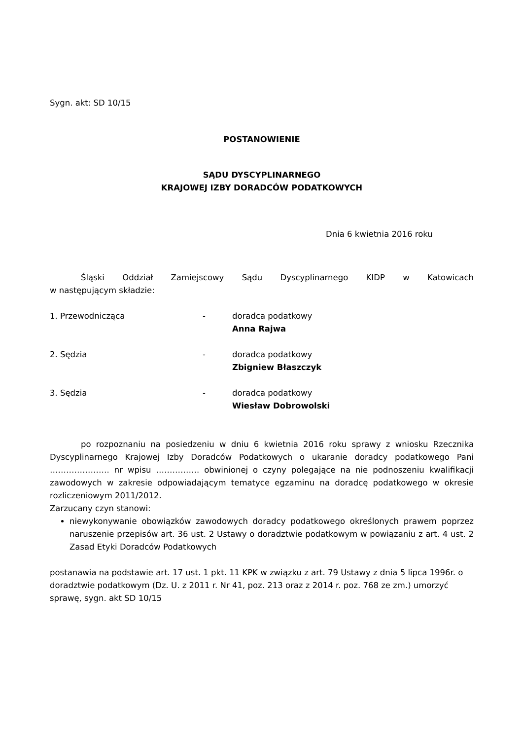Sygn. akt: SD 10/15
POSTANOWIENIE
SĄDU DYSCYPLINARNEGO
KRAJOWEJ IZBY DORADCÓW PODATKOWYCH
Dnia 6 kwietnia 2016 roku
Śląski Oddział Zamiejscowy Sądu Dyscyplinarnego KIDP w Katowicach
w następującym składzie:
1. Przewodnicząca - doradca podatkowy
Anna Rajwa
2. Sędzia - doradca podatkowy
Zbigniew Błaszczyk
3. Sędzia - doradca podatkowy
Wiesław Dobrowolski
po rozpoznaniu na posiedzeniu w dniu 6 kwietnia 2016 roku sprawy z wniosku Rzecznika Dyscyplinarnego Krajowej Izby Doradców Podatkowych o ukaranie doradcy podatkowego Pani …………………. nr wpisu ……………. obwinionej o czyny polegające na nie podnoszeniu kwalifikacji zawodowych w zakresie odpowiadającym tematyce egzaminu na doradcę podatkowego w okresie rozliczeniowym 2011/2012.
Zarzucany czyn stanowi:
niewykonywanie obowiązków zawodowych doradcy podatkowego określonych prawem poprzez naruszenie przepisów art. 36 ust. 2 Ustawy o doradztwie podatkowym w powiązaniu z art. 4 ust. 2 Zasad Etyki Doradców Podatkowych
postanawia na podstawie art. 17 ust. 1 pkt. 11 KPK w związku z art. 79 Ustawy z dnia 5 lipca 1996r. o doradztwie podatkowym (Dz. U. z 2011 r. Nr 41, poz. 213 oraz z 2014 r. poz. 768 ze zm.) umorzyć sprawę, sygn. akt SD 10/15